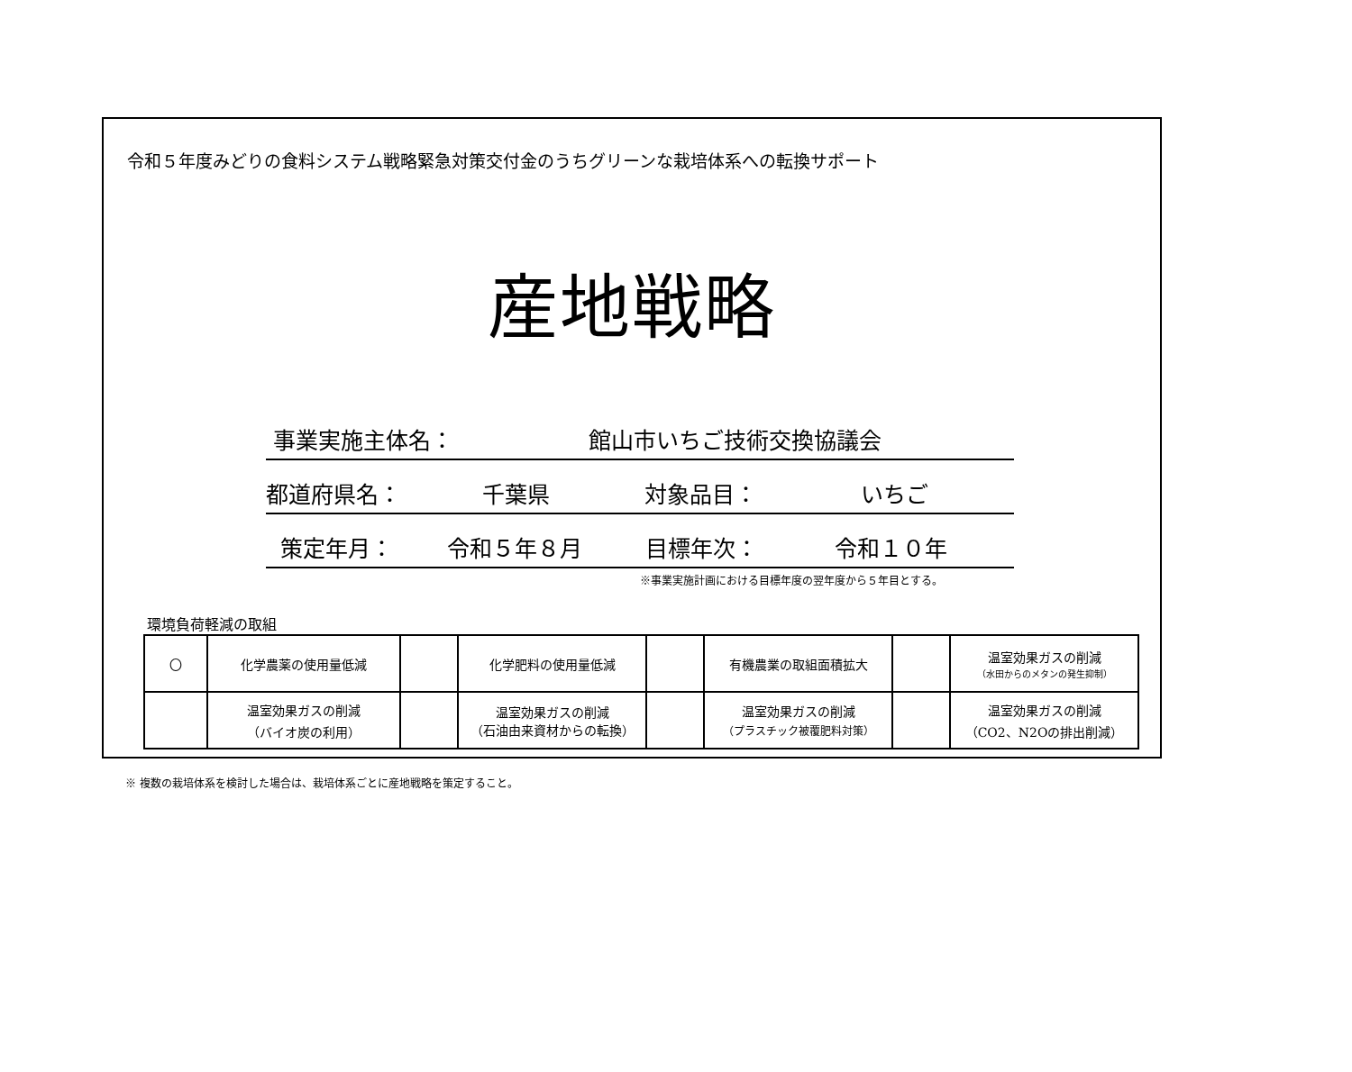令和５年度みどりの食料システム戦略緊急対策交付金のうちグリーンな栽培体系への転換サポート
産地戦略
事業実施主体名： 館山市いちご技術交換協議会
都道府県名： 千葉県 対象品目： いちご
策定年月： 令和５年８月 目標年次： 令和１０年
※事業実施計画における目標年度の翌年度から５年目とする。
環境負荷軽減の取組
| 〇 | 化学農薬の使用量低減 | | 化学肥料の使用量低減 | | 有機農業の取組面積拡大 | | 温室効果ガスの削減 （水田からのメタンの発生抑制） |
| | 温室効果ガスの削減 （バイオ炭の利用） | | 温室効果ガスの削減 （石油由来資材からの転換） | | 温室効果ガスの削減 （プラスチック被覆肥料対策） | | 温室効果ガスの削減 （CO2、N2Oの排出削減） |
※ 複数の栽培体系を検討した場合は、栽培体系ごとに産地戦略を策定すること。